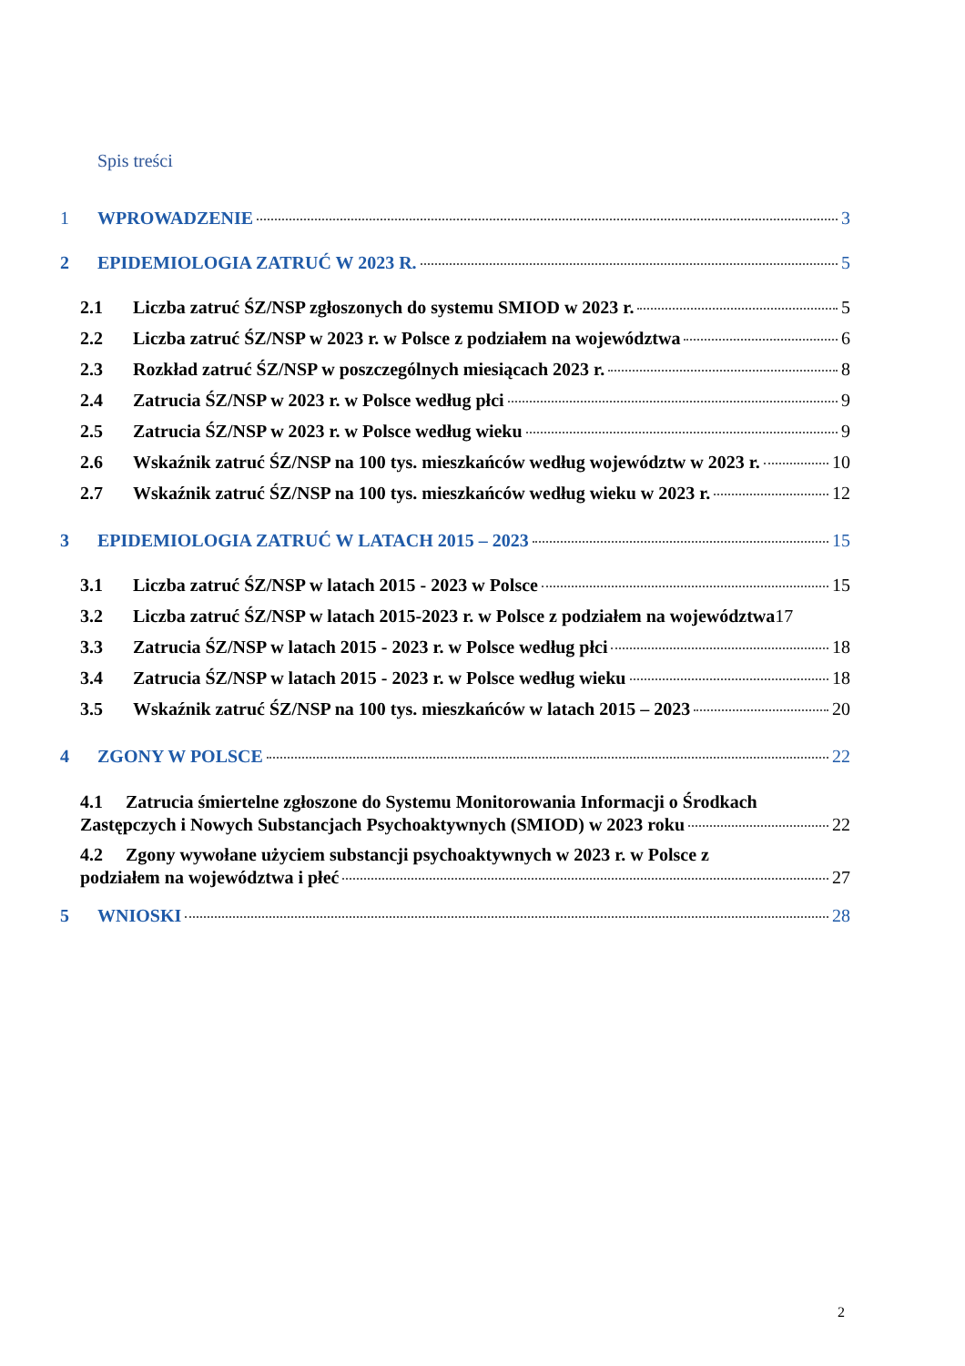Spis treści
1 WPROWADZENIE 3
2 EPIDEMIOLOGIA ZATRUĆ W 2023 R. 5
2.1 Liczba zatruć ŚZ/NSP zgłoszonych do systemu SMIOD w 2023 r. 5
2.2 Liczba zatruć ŚZ/NSP w 2023 r. w Polsce z podziałem na województwa 6
2.3 Rozkład zatruć ŚZ/NSP w poszczególnych miesiącach 2023 r. 8
2.4 Zatrucia ŚZ/NSP w 2023 r. w Polsce według płci 9
2.5 Zatrucia ŚZ/NSP w 2023 r. w Polsce według wieku 9
2.6 Wskaźnik zatruć ŚZ/NSP na 100 tys. mieszkańców według województw w 2023 r. 10
2.7 Wskaźnik zatruć ŚZ/NSP na 100 tys. mieszkańców według wieku w 2023 r. 12
3 EPIDEMIOLOGIA ZATRUĆ W LATACH 2015 – 2023 15
3.1 Liczba zatruć ŚZ/NSP w latach 2015 - 2023 w Polsce 15
3.2 Liczba zatruć ŚZ/NSP w latach 2015-2023 r. w Polsce z podziałem na województwa 17
3.3 Zatrucia ŚZ/NSP w latach 2015 - 2023 r. w Polsce według płci 18
3.4 Zatrucia ŚZ/NSP w latach 2015 - 2023 r. w Polsce według wieku 18
3.5 Wskaźnik zatruć ŚZ/NSP na 100 tys. mieszkańców w latach 2015 – 2023 20
4 ZGONY W POLSCE 22
4.1 Zatrucia śmiertelne zgłoszone do Systemu Monitorowania Informacji o Środkach
Zastępczych i Nowych Substancjach Psychoaktywnych (SMIOD) w 2023 roku 22
4.2 Zgony wywołane użyciem substancji psychoaktywnych w 2023 r. w Polsce z
podziałem na województwa i płeć 27
5 WNIOSKI 28
2